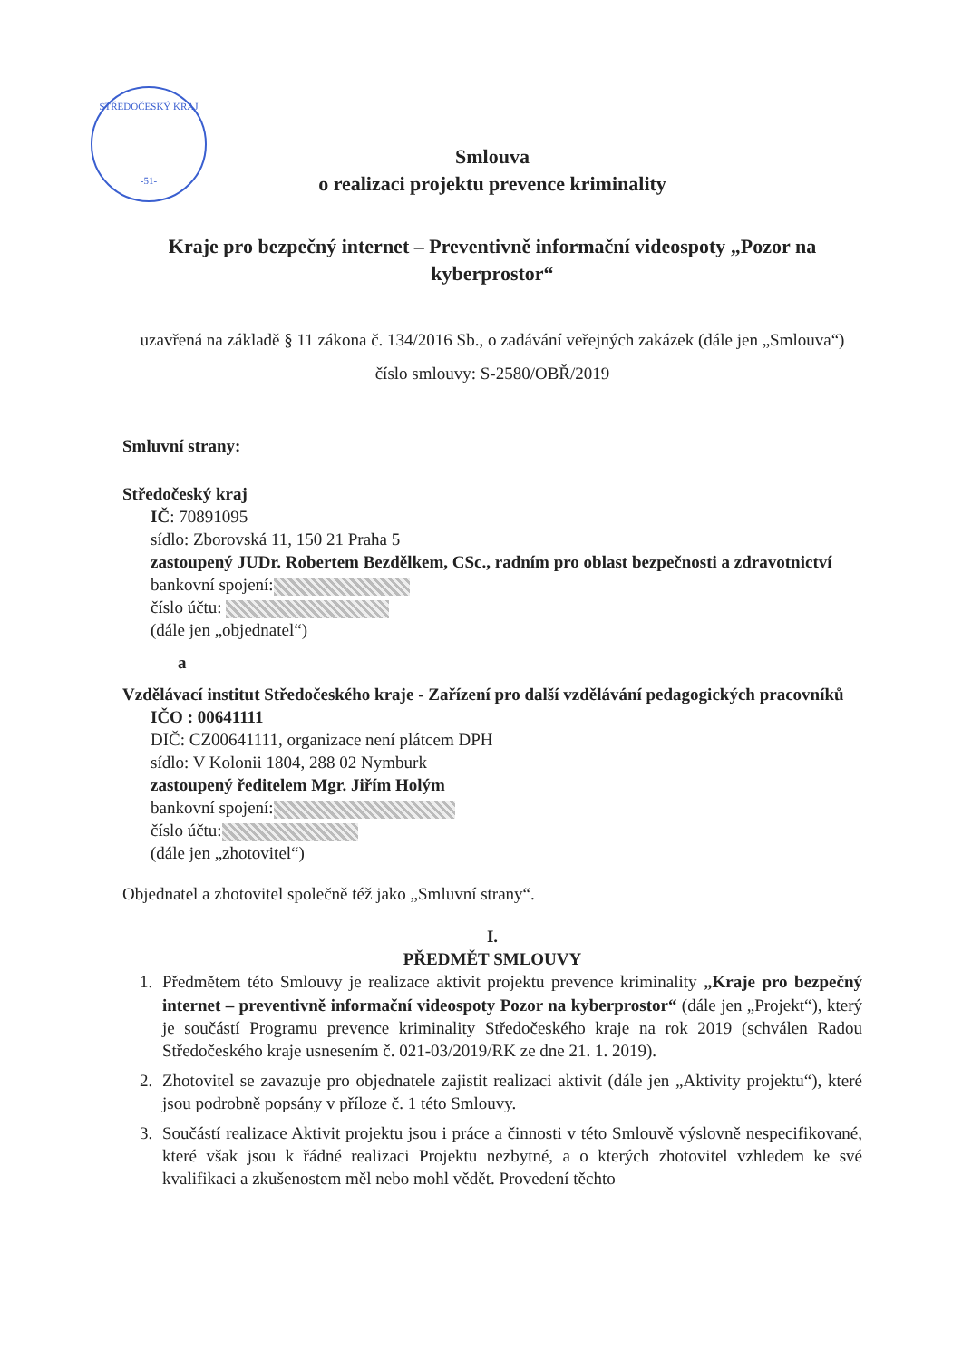STŘEDOČESKÝ KRAJ
-51-
Smlouva
o realizaci projektu prevence kriminality
Kraje pro bezpečný internet – Preventivně informační videospoty „Pozor na kyberprostor“
uzavřená na základě § 11 zákona č. 134/2016 Sb., o zadávání veřejných zakázek (dále jen „Smlouva“)
číslo smlouvy: S-2580/OBŘ/2019
Smluvní strany:
Středočeský kraj
IČ: 70891095
sídlo: Zborovská 11, 150 21 Praha 5
zastoupený JUDr. Robertem Bezdělkem, CSc., radním pro oblast bezpečnosti a zdravotnictví
bankovní spojení:
číslo účtu:
(dále jen „objednatel“)
a
Vzdělávací institut Středočeského kraje - Zařízení pro další vzdělávání pedagogických pracovníků
IČO : 00641111
DIČ: CZ00641111, organizace není plátcem DPH
sídlo: V Kolonii 1804, 288 02 Nymburk
zastoupený ředitelem Mgr. Jiřím Holým
bankovní spojení:
číslo účtu:
(dále jen „zhotovitel“)
Objednatel a zhotovitel společně též jako „Smluvní strany“.
I.
PŘEDMĚT SMLOUVY
1. Předmětem této Smlouvy je realizace aktivit projektu prevence kriminality „Kraje pro bezpečný internet – preventivně informační videospoty Pozor na kyberprostor“ (dále jen „Projekt“), který je součástí Programu prevence kriminality Středočeského kraje na rok 2019 (schválen Radou Středočeského kraje usnesením č. 021-03/2019/RK ze dne 21. 1. 2019).
2. Zhotovitel se zavazuje pro objednatele zajistit realizaci aktivit (dále jen „Aktivity projektu“), které jsou podrobně popsány v příloze č. 1 této Smlouvy.
3. Součástí realizace Aktivit projektu jsou i práce a činnosti v této Smlouvě výslovně nespecifikované, které však jsou k řádné realizaci Projektu nezbytné, a o kterých zhotovitel vzhledem ke své kvalifikaci a zkušenostem měl nebo mohl vědět. Provedení těchto